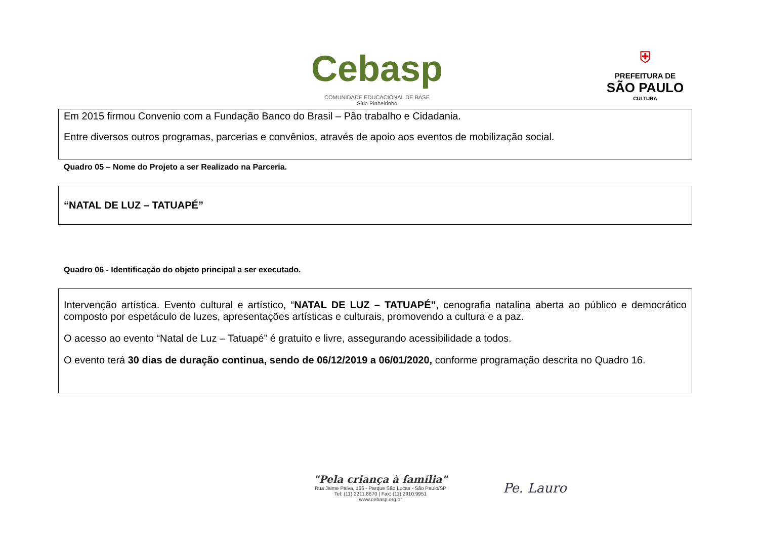Cebasp
COMUNIDADE EDUCACIONAL DE BASE
Sítio Pinheirinho
⛨
PREFEITURA DE
SÃO PAULO
CULTURA
Em 2015 firmou Convenio com a Fundação Banco do Brasil – Pão trabalho e Cidadania.
Entre diversos outros programas, parcerias e convênios, através de apoio aos eventos de mobilização social.
Quadro 05 – Nome do Projeto a ser Realizado na Parceria.
“NATAL DE LUZ – TATUAPÉ”
Quadro 06 - Identificação do objeto principal a ser executado.
Intervenção artística. Evento cultural e artístico, “NATAL DE LUZ – TATUAPÉ”, cenografia natalina aberta ao público e democrático composto por espetáculo de luzes, apresentações artísticas e culturais, promovendo a cultura e a paz.
O acesso ao evento “Natal de Luz – Tatuapé” é gratuito e livre, assegurando acessibilidade a todos.
O evento terá 30 dias de duração continua, sendo de 06/12/2019 a 06/01/2020, conforme programação descrita no Quadro 16.
"Pela criança à família"
Rua Jaime Paiva, 166 - Parque São Lucas - São Paulo/SP
Tel: (11) 2211.8670 | Fax: (11) 2910.9951
www.cebasp.org.br
Pe. Lauro